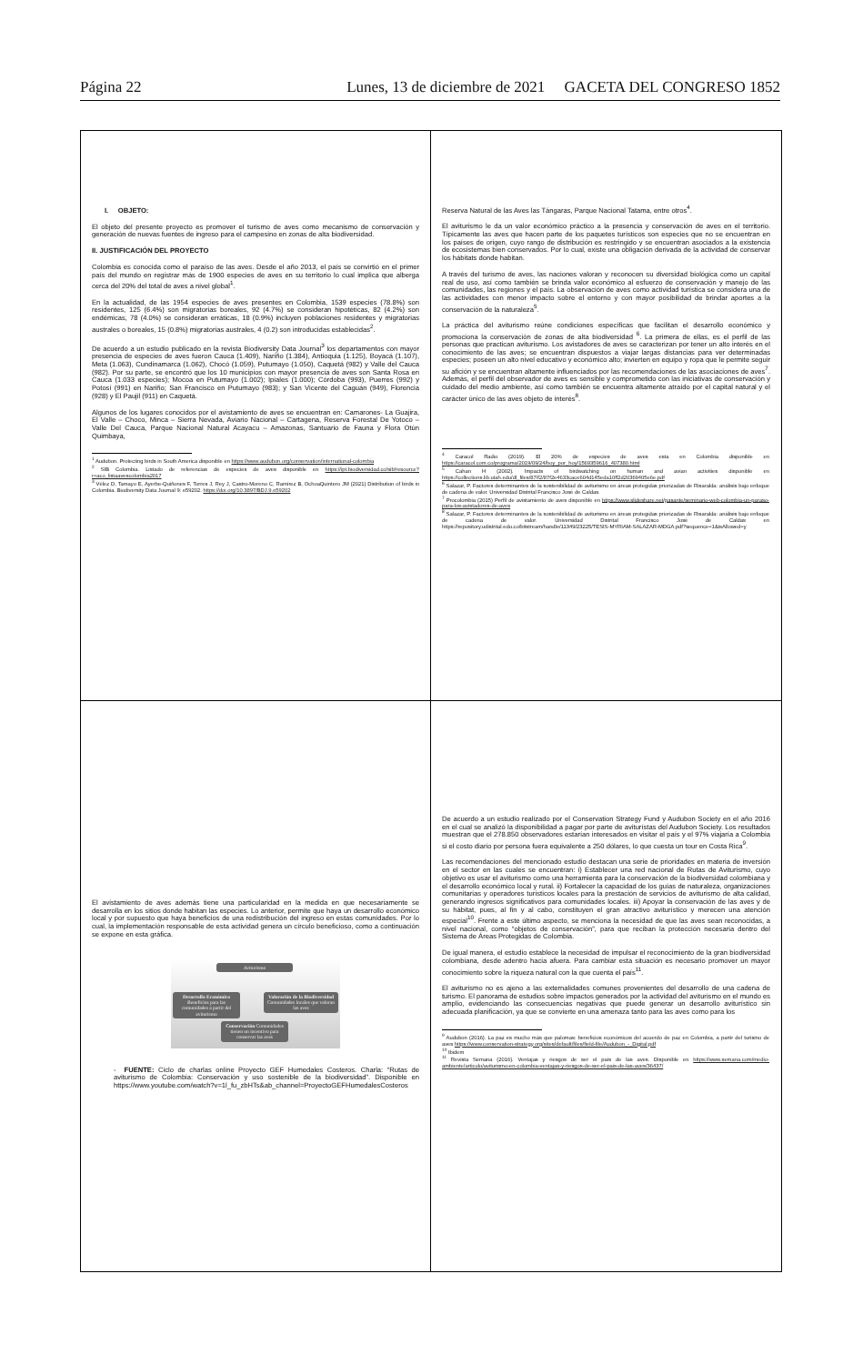Página 22 Lunes, 13 de diciembre de 2021 GACETA DEL CONGRESO 1852
I. OBJETO:
El objeto del presente proyecto es promover el turismo de aves como mecanismo de conservación y generación de nuevas fuentes de ingreso para el campesino en zonas de alta biodiversidad.
II. JUSTIFICACIÓN DEL PROYECTO
Colombia es conocida como el paraíso de las aves. Desde el año 2013, el país se convirtió en el primer país del mundo en registrar más de 1900 especies de aves en su territorio lo cual implica que alberga cerca del 20% del total de aves a nivel global<sup>1</sup>.
En la actualidad, de las 1954 especies de aves presentes en Colombia, 1539 especies (78.8%) son residentes, 125 (6.4%) son migratorias boreales, 92 (4.7%) se consideran hipotéticas, 82 (4.2%) son endémicas, 78 (4.0%) se consideran erráticas, 18 (0.9%) incluyen poblaciones residentes y migratorias australes o boreales, 15 (0.8%) migratorias australes, 4 (0.2) son introducidas establecidas<sup>2</sup>.
De acuerdo a un estudio publicado en la revista Biodiversity Data Journal<sup>3</sup> los departamentos con mayor presencia de especies de aves fueron Cauca (1.409), Nariño (1.384), Antioquia (1.125), Boyacá (1.107), Meta (1.063), Cundinamarca (1.062), Chocó (1.059), Putumayo (1.050), Caquetá (982) y Valle del Cauca (982). Por su parte, se encontró que los 10 municipios con mayor presencia de aves son Santa Rosa en Cauca (1.033 especies); Mocoa en Putumayo (1.002); Ipiales (1.000); Córdoba (993), Puerres (992) y Potosí (991) en Nariño; San Francisco en Putumayo (983); y San Vicente del Caguán (949), Florencia (928) y El Paujil (911) en Caquetá.
Algunos de los lugares conocidos por el avistamiento de aves se encuentran en: Camarones- La Guajira, El Valle – Choco, Minca – Sierra Nevada, Aviario Nacional – Cartagena, Reserva Forestal De Yotoco – Valle Del Cauca, Parque Nacional Natural Acayacu – Amazonas, Santuario de Fauna y Flora Otún Quimbaya,
<sup>1</sup> Audubon. Protecting birds in South America disponible en https://www.audubon.org/conservation/international-colombia
<sup>2</sup> SIB Colombia. Listado de referencias de especies de aves disponible en https://ipt.biodiversidad.co/sib/resource?r=aco_listaavescolombia2017
<sup>3</sup> Vélez D, Tamayo E, Ayerbe-Quiñones F, Torres J, Rey J, Castro-Moreno C, Ramírez B, OchoaQuintero JM (2021) Distribution of birds in Colombia. Biodiversity Data Journal 9: e59202. https://doi.org/10.3897/BDJ.9.e59202
Reserva Natural de las Aves las Tángaras, Parque Nacional Tatama, entre otros<sup>4</sup>.
El aviturismo le da un valor económico práctico a la presencia y conservación de aves en el territorio. Típicamente las aves que hacen parte de los paquetes turísticos son especies que no se encuentran en los países de origen, cuyo rango de distribución es restringido y se encuentran asociados a la existencia de ecosistemas bien conservados. Por lo cual, existe una obligación derivada de la actividad de conservar los hábitats donde habitan.
A través del turismo de aves, las naciones valoran y reconocen su diversidad biológica como un capital real de uso, así como también se brinda valor económico al esfuerzo de conservación y manejo de las comunidades, las regiones y el país. La observación de aves como actividad turística se considera una de las actividades con menor impacto sobre el entorno y con mayor posibilidad de brindar aportes a la conservación de la naturaleza<sup>5</sup>.
La práctica del aviturismo reúne condiciones específicas que facilitan el desarrollo económico y promociona la conservación de zonas de alta biodiversidad <sup>6</sup>. La primera de ellas, es el perfil de las personas que practican aviturismo. Los avistadores de aves se caracterizan por tener un alto interés en el conocimiento de las aves; se encuentran dispuestos a viajar largas distancias para ver determinadas especies; poseen un alto nivel educativo y económico alto; invierten en equipo y ropa que le permite seguir su afición y se encuentran altamente influenciados por las recomendaciones de las asociaciones de aves<sup>7</sup>. Además, el perfil del observador de aves es sensible y comprometido con las iniciativas de conservación y cuidado del medio ambiente, así como también se encuentra altamente atraído por el capital natural y el carácter único de las aves objeto de interés<sup>8</sup>.
<sup>4</sup> Caracol Radio (2019). El 20% de especies de aves esta en Colombia disponible en https://caracol.com.co/programa/2019/09/24/hoy_por_hoy/1569359616_407380.html
<sup>5</sup> Cahan H (2002). Impacts of birdwatching on human and avian activities disponible en https://collections.lib.utah.edu/dl_files/87/f2/87f2e4633cace604d145eda10ff2d20369405e6e.pdf
<sup>6</sup> Salazar, P. Factores determinantes de la sostenibilidad de aviturismo en áreas protegidas priorizadas de Risaralda: análisis bajo enfoque de cadena de valor. Universidad Distrital Francisco José de Caldas.
<sup>7</sup> Procolombia (2015) Perfil de avistamiento de aves disponible en https://www.slideshare.net/pasante/seminario-web-colombia-un-paraso-para-los-avistadores-de-aves
<sup>8</sup> Salazar, P. Factores determinantes de la sostenibilidad de aviturismo en áreas protegidas priorizadas de Risaralda: análisis bajo enfoque de cadena de valor. Universidad Distrital Francisco José de Caldas en https://repository.udistrital.edu.co/bitstream/handle/11349/23225/TESIS-MYRIAM-SALAZAR-MDGA.pdf?sequence=1&isAllowed=y
El avistamiento de aves además tiene una particularidad en la medida en que necesariamente se desarrolla en los sitios donde habitan las especies. Lo anterior, permite que haya un desarrollo económico local y por supuesto que haya beneficios de una redistribución del ingreso en estas comunidades. Por lo cual, la implementación responsable de esta actividad genera un círculo beneficioso, como a continuación se expone en esta gráfica.
Aviturismo
Desarrollo Económico Beneficios para las comunidades a partir del aviturismo
Valoración de la Biodiversidad Comunidades locales que valoran las aves
Conservación Comunidades tienen un incentivo para conservar las aves
- FUENTE: Ciclo de charlas online Proyecto GEF Humedales Costeros. Charla: “Rutas de aviturismo de Colombia: Conservación y uso sostenible de la biodiversidad”. Disponible en https://www.youtube.com/watch?v=1l_fu_zbHTs&ab_channel=ProyectoGEFHumedalesCosteros
De acuerdo a un estudio realizado por el Conservation Strategy Fund y Audubon Society en el año 2016 en el cual se analizó la disponibilidad a pagar por parte de aviturístas del Audubon Society. Los resultados muestran que el 278.850 observadores estarían interesados en visitar el país y el 97% viajaría a Colombia si el costo diario por persona fuera equivalente a 250 dólares, lo que cuesta un tour en Costa Rica<sup>9</sup>.
Las recomendaciones del mencionado estudio destacan una serie de prioridades en materia de inversión en el sector en las cuales se encuentran: i) Establecer una red nacional de Rutas de Aviturismo, cuyo objetivo es usar el aviturismo como una herramienta para la conservación de la biodiversidad colombiana y el desarrollo económico local y rural. ii) Fortalecer la capacidad de los guías de naturaleza, organizaciones comunitarias y operadores turísticos locales para la prestación de servicios de aviturismo de alta calidad, generando ingresos significativos para comunidades locales. iii) Apoyar la conservación de las aves y de su hábitat, pues, al fin y al cabo, constituyen el gran atractivo aviturístico y merecen una atención especial<sup>10</sup>. Frente a este último aspecto, se menciona la necesidad de que las aves sean reconocidas, a nivel nacional, como “objetos de conservación”, para que reciban la protección necesaria dentro del Sistema de Áreas Protegidas de Colombia.
De igual manera, el estudio establece la necesidad de impulsar el reconocimiento de la gran biodiversidad colombiana, desde adentro hacia afuera. Para cambiar esta situación es necesario promover un mayor conocimiento sobre la riqueza natural con la que cuenta el país<sup>11</sup>.
El aviturismo no es ajeno a las externalidades comunes provenientes del desarrollo de una cadena de turismo. El panorama de estudios sobre impactos generados por la actividad del aviturismo en el mundo es amplio, evidenciando las consecuencias negativas que puede generar un desarrollo aviturístico sin adecuada planificación, ya que se convierte en una amenaza tanto para las aves como para los
<sup>9</sup> Audubon (2016). La paz es mucho más que palomas: beneficios económicos del acuerdo de paz en Colombia, a partir del turismo de aves https://www.conservation-strategy.org/sites/default/files/field-file/Audubon_-_Digital.pdf
<sup>10</sup> Ibidem
<sup>11</sup> Revista Semana (2016). Ventajas y riesgos de ser el país de las aves. Disponible en https://www.semana.com/medio-ambiente/articulo/aviturismo-en-colombia-ventajas-y-riesgos-de-ser-el-pais-de-las-aves/36437/